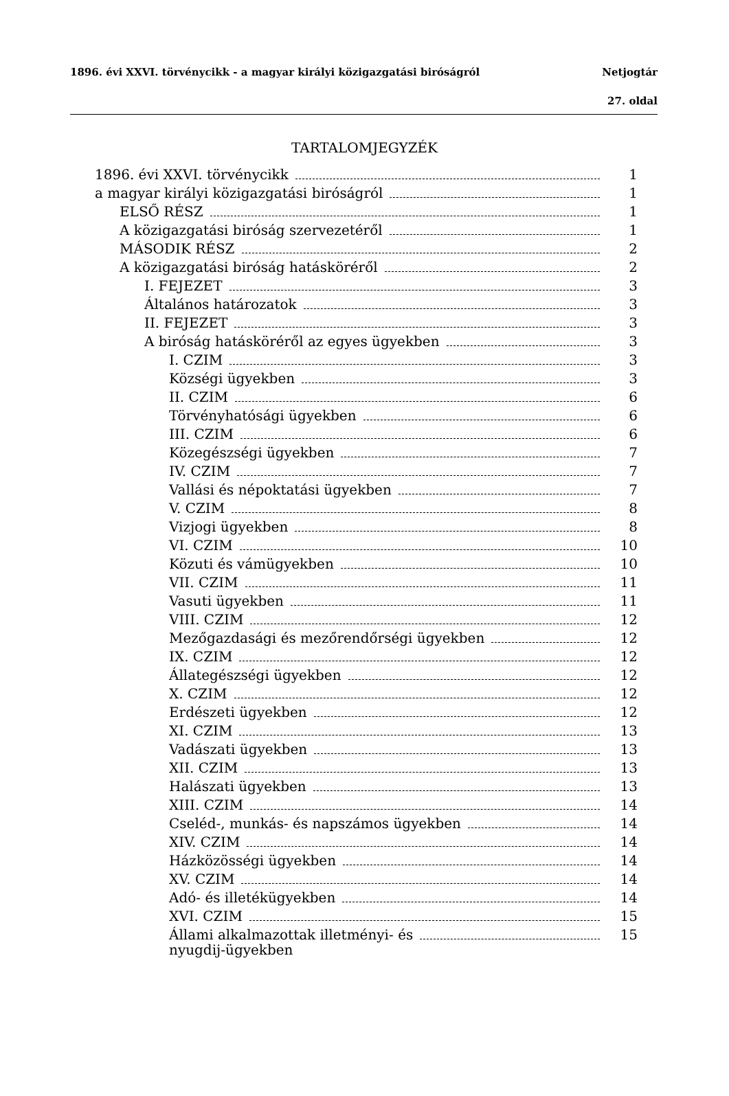1896. évi XXVI. törvénycikk - a magyar királyi közigazgatási biróságról Netjogtár
27. oldal
TARTALOMJEGYZÉK
1896. évi XXVI. törvénycikk 1
a magyar királyi közigazgatási biróságról 1
ELSŐ RÉSZ 1
A közigazgatási biróság szervezetéről 1
MÁSODIK RÉSZ 2
A közigazgatási biróság hatásköréről 2
I. FEJEZET 3
Általános határozatok 3
II. FEJEZET 3
A biróság hatásköréről az egyes ügyekben 3
I. CZIM 3
Községi ügyekben 3
II. CZIM 6
Törvényhatósági ügyekben 6
III. CZIM 6
Közegészségi ügyekben 7
IV. CZIM 7
Vallási és népoktatási ügyekben 7
V. CZIM 8
Vizjogi ügyekben 8
VI. CZIM 10
Közuti és vámügyekben 10
VII. CZIM 11
Vasuti ügyekben 11
VIII. CZIM 12
Mezőgazdasági és mezőrendőrségi ügyekben 12
IX. CZIM 12
Állategészségi ügyekben 12
X. CZIM 12
Erdészeti ügyekben 12
XI. CZIM 13
Vadászati ügyekben 13
XII. CZIM 13
Halászati ügyekben 13
XIII. CZIM 14
Cseléd-, munkás- és napszámos ügyekben 14
XIV. CZIM 14
Házközösségi ügyekben 14
XV. CZIM 14
Adó- és illetékügyekben 14
XVI. CZIM 15
Állami alkalmazottak illetményi- és
nyugdij-ügyekben 15